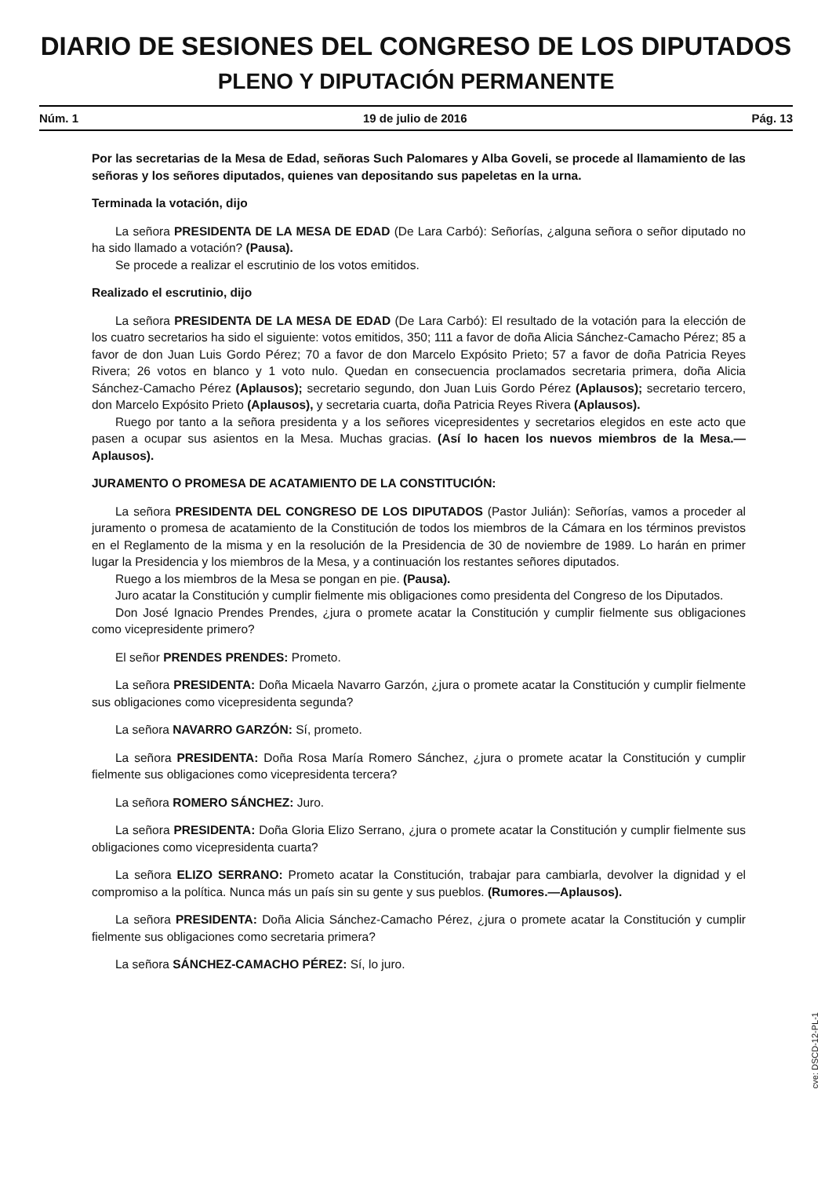DIARIO DE SESIONES DEL CONGRESO DE LOS DIPUTADOS
PLENO Y DIPUTACIÓN PERMANENTE
Núm. 1 19 de julio de 2016 Pág. 13
Por las secretarias de la Mesa de Edad, señoras Such Palomares y Alba Goveli, se procede al llamamiento de las señoras y los señores diputados, quienes van depositando sus papeletas en la urna.
Terminada la votación, dijo
La señora PRESIDENTA DE LA MESA DE EDAD (De Lara Carbó): Señorías, ¿alguna señora o señor diputado no ha sido llamado a votación? (Pausa).
Se procede a realizar el escrutinio de los votos emitidos.
Realizado el escrutinio, dijo
La señora PRESIDENTA DE LA MESA DE EDAD (De Lara Carbó): El resultado de la votación para la elección de los cuatro secretarios ha sido el siguiente: votos emitidos, 350; 111 a favor de doña Alicia Sánchez-Camacho Pérez; 85 a favor de don Juan Luis Gordo Pérez; 70 a favor de don Marcelo Expósito Prieto; 57 a favor de doña Patricia Reyes Rivera; 26 votos en blanco y 1 voto nulo. Quedan en consecuencia proclamados secretaria primera, doña Alicia Sánchez-Camacho Pérez (Aplausos); secretario segundo, don Juan Luis Gordo Pérez (Aplausos); secretario tercero, don Marcelo Expósito Prieto (Aplausos), y secretaria cuarta, doña Patricia Reyes Rivera (Aplausos).
Ruego por tanto a la señora presidenta y a los señores vicepresidentes y secretarios elegidos en este acto que pasen a ocupar sus asientos en la Mesa. Muchas gracias. (Así lo hacen los nuevos miembros de la Mesa.—Aplausos).
JURAMENTO O PROMESA DE ACATAMIENTO DE LA CONSTITUCIÓN:
La señora PRESIDENTA DEL CONGRESO DE LOS DIPUTADOS (Pastor Julián): Señorías, vamos a proceder al juramento o promesa de acatamiento de la Constitución de todos los miembros de la Cámara en los términos previstos en el Reglamento de la misma y en la resolución de la Presidencia de 30 de noviembre de 1989. Lo harán en primer lugar la Presidencia y los miembros de la Mesa, y a continuación los restantes señores diputados.
Ruego a los miembros de la Mesa se pongan en pie. (Pausa).
Juro acatar la Constitución y cumplir fielmente mis obligaciones como presidenta del Congreso de los Diputados.
Don José Ignacio Prendes Prendes, ¿jura o promete acatar la Constitución y cumplir fielmente sus obligaciones como vicepresidente primero?
El señor PRENDES PRENDES: Prometo.
La señora PRESIDENTA: Doña Micaela Navarro Garzón, ¿jura o promete acatar la Constitución y cumplir fielmente sus obligaciones como vicepresidenta segunda?
La señora NAVARRO GARZÓN: Sí, prometo.
La señora PRESIDENTA: Doña Rosa María Romero Sánchez, ¿jura o promete acatar la Constitución y cumplir fielmente sus obligaciones como vicepresidenta tercera?
La señora ROMERO SÁNCHEZ: Juro.
La señora PRESIDENTA: Doña Gloria Elizo Serrano, ¿jura o promete acatar la Constitución y cumplir fielmente sus obligaciones como vicepresidenta cuarta?
La señora ELIZO SERRANO: Prometo acatar la Constitución, trabajar para cambiarla, devolver la dignidad y el compromiso a la política. Nunca más un país sin su gente y sus pueblos. (Rumores.—Aplausos).
La señora PRESIDENTA: Doña Alicia Sánchez-Camacho Pérez, ¿jura o promete acatar la Constitución y cumplir fielmente sus obligaciones como secretaria primera?
La señora SÁNCHEZ-CAMACHO PÉREZ: Sí, lo juro.
cve: DSCD-12-PL-1